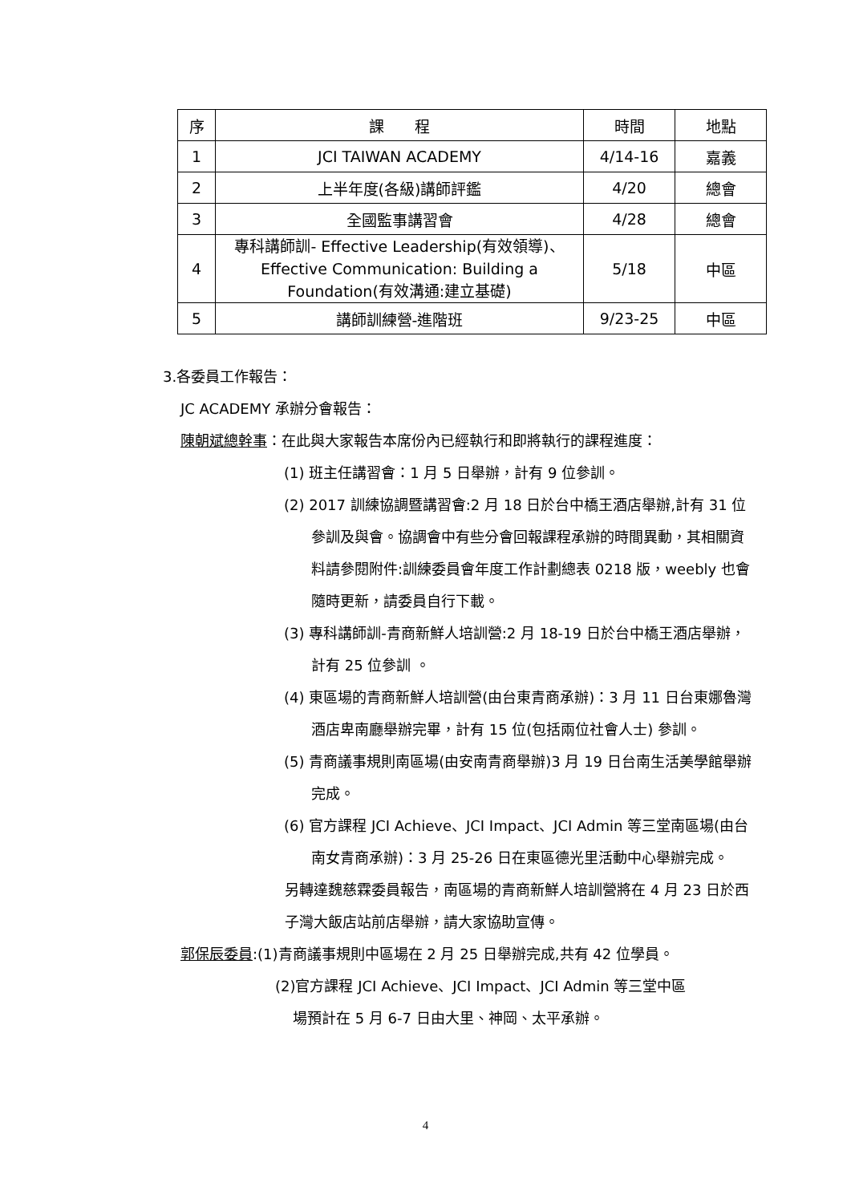| 序 | 課 程 | 時間 | 地點 |
| 1 | JCI TAIWAN ACADEMY | 4/14-16 | 嘉義 |
| 2 | 上半年度(各級)講師評鑑 | 4/20 | 總會 |
| 3 | 全國監事講習會 | 4/28 | 總會 |
| 4 | 專科講師訓- Effective Leadership(有效領導)、Effective Communication: Building a Foundation(有效溝通:建立基礎) | 5/18 | 中區 |
| 5 | 講師訓練營-進階班 | 9/23-25 | 中區 |
3.各委員工作報告：
JC ACADEMY 承辦分會報告：
陳朝斌總幹事：在此與大家報告本席份內已經執行和即將執行的課程進度：
(1) 班主任講習會：1 月 5 日舉辦，計有 9 位參訓。
(2) 2017 訓練協調暨講習會:2 月 18 日於台中橋王酒店舉辦,計有 31 位參訓及與會。協調會中有些分會回報課程承辦的時間異動，其相關資料請參閱附件:訓練委員會年度工作計劃總表 0218 版，weebly 也會隨時更新，請委員自行下載。
(3) 專科講師訓-青商新鮮人培訓營:2 月 18-19 日於台中橋王酒店舉辦，計有 25 位參訓 。
(4) 東區場的青商新鮮人培訓營(由台東青商承辦)：3 月 11 日台東娜魯灣酒店卑南廳舉辦完畢，計有 15 位(包括兩位社會人士) 參訓。
(5) 青商議事規則南區場(由安南青商舉辦)3 月 19 日台南生活美學館舉辦完成。
(6) 官方課程 JCI Achieve、JCI Impact、JCI Admin 等三堂南區場(由台南女青商承辦)：3 月 25-26 日在東區德光里活動中心舉辦完成。
另轉達魏慈霖委員報告，南區場的青商新鮮人培訓營將在 4 月 23 日於西子灣大飯店站前店舉辦，請大家協助宣傳。
郭保辰委員:(1)青商議事規則中區場在 2 月 25 日舉辦完成,共有 42 位學員。
(2)官方課程 JCI Achieve、JCI Impact、JCI Admin 等三堂中區
場預計在 5 月 6-7 日由大里、神岡、太平承辦。
4